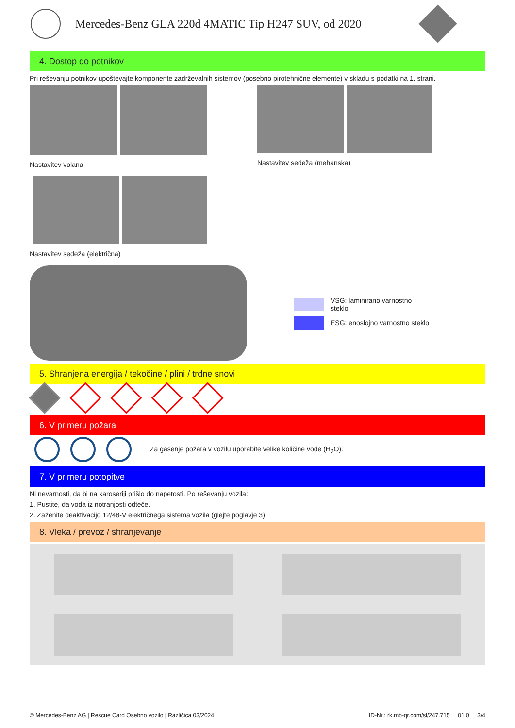Mercedes-Benz GLA 220d 4MATIC Tip H247 SUV, od 2020
4. Dostop do potnikov
Pri reševanju potnikov upoštevajte komponente zadrževalnih sistemov (posebno pirotehnične elemente) v skladu s podatki na 1. strani.
Nastavitev volana Nastavitev sedeža (mehanska)
Nastavitev sedeža (električna)
VSG: laminirano varnostno
steklo
ESG: enoslojno varnostno steklo
5. Shranjena energija / tekočine / plini / trdne snovi
6. V primeru požara
Za gašenje požara v vozilu uporabite velike količine vode (H<sub>2</sub>O).
7. V primeru potopitve
Ni nevarnosti, da bi na karoseriji prišlo do napetosti. Po reševanju vozila:
1. Pustite, da voda iz notranjosti odteče.
2. Zaženite deaktivacijo 12/48-V električnega sistema vozila (glejte poglavje 3).
8. Vleka / prevoz / shranjevanje
© Mercedes-Benz AG | Rescue Card Osebno vozilo | Različica 03/2024 ID-Nr.: rk.mb-qr.com/sl/247.715 01.0 3/4